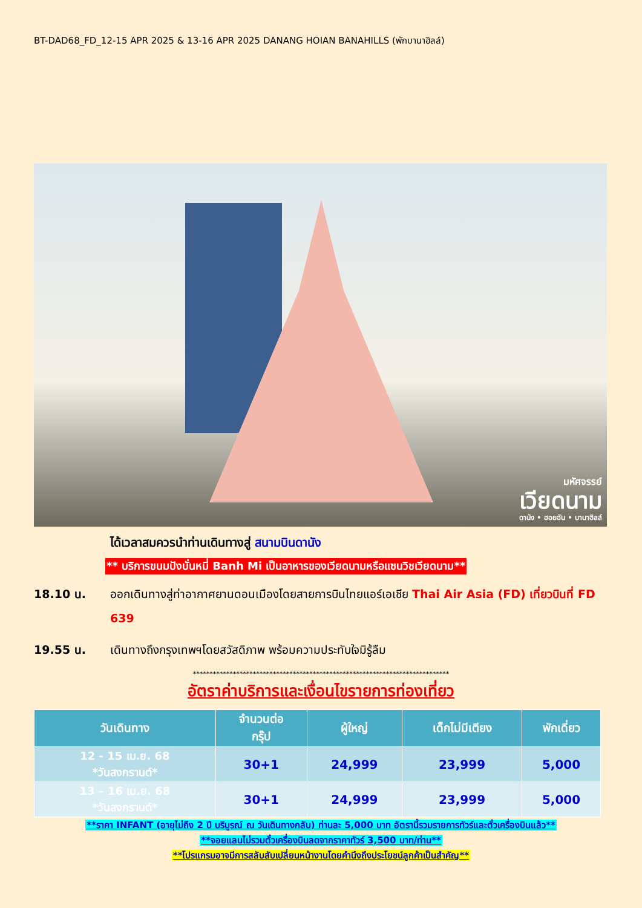BT-DAD68_FD_12-15 APR 2025 & 13-16 APR 2025 DANANG HOIAN BANAHILLS (พักบานาฮิลล์)
มหัศจรรย์
เวียดนาม
ดานัง • ฮอยอัน • บานาฮิลล์
ได้เวลาสมควรนำท่านเดินทางสู่ สนามบินดานัง
** บริการขนมปังบั่นหมี่ Banh Mi เป็นอาหารของเวียดนามหรือแซนวิชเวียดนาม**
18.10 น. ออกเดินทางสู่ท่าอากาศยานดอนเมืองโดยสายการบินไทยแอร์เอเชีย Thai Air Asia (FD) เที่ยวบินที่ FD 639
19.55 น. เดินทางถึงกรุงเทพฯโดยสวัสดิภาพ พร้อมความประทับใจมิรู้ลืม
*****************************************************************************
อัตราค่าบริการและเงื่อนไขรายการท่องเที่ยว
| วันเดินทาง | จำนวนต่อ กรุ๊ป | ผู้ใหญ่ | เด็กไม่มีเตียง | พักเดี่ยว |
| --- | --- | --- | --- | --- |
| 12 - 15 เม.ย. 68 *วันสงกรานต์* | 30+1 | 24,999 | 23,999 | 5,000 |
| 13 – 16 เม.ย. 68 *วันสงกรานต์* | 30+1 | 24,999 | 23,999 | 5,000 |
**ราคา INFANT (อายุไม่ถึง 2 ปี บริบูรณ์ ณ วันเดินทางกลับ) ท่านละ 5,000 บาท อัตรานี้รวมรายการทัวร์และตั๋วเครื่องบินแล้ว**
**จอยแลนไม่รวมตั๋วเครื่องบินลดจากราคาทัวร์ 3,500 บาท/ท่าน**
**โปรแกรมอาจมีการสลับสับเปลี่ยนหน้างานโดยคำนึงถึงประโยชน์ลูกค้าเป็นสำคัญ**